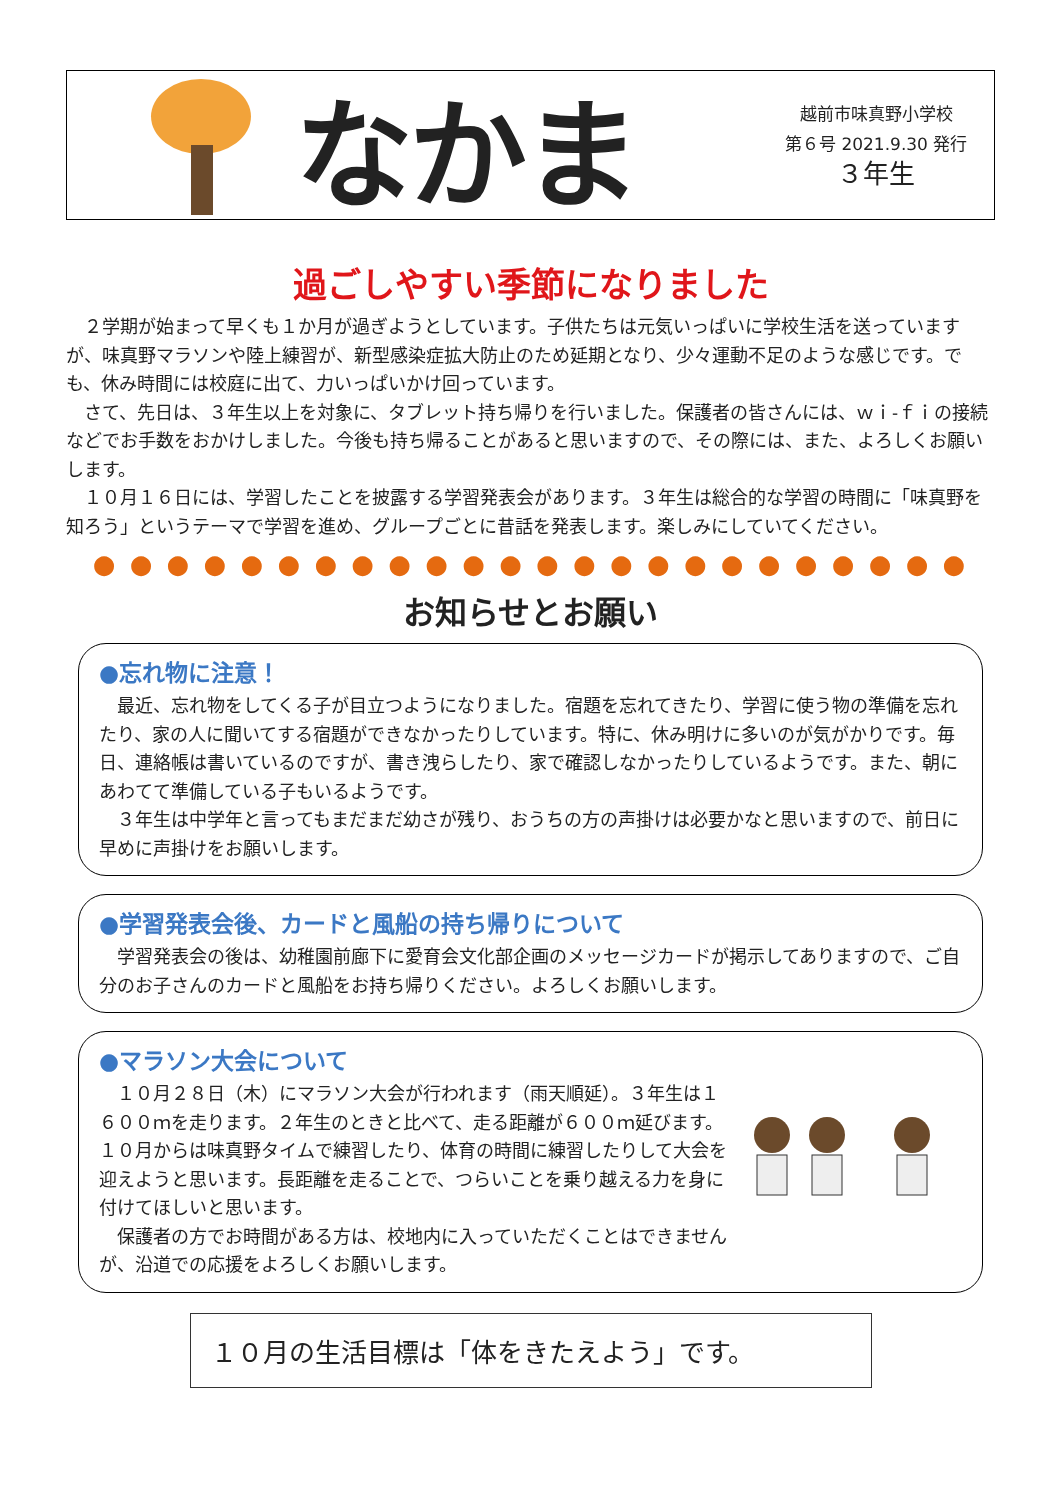なかま
越前市味真野小学校
第６号 2021.9.30 発行
３年生
過ごしやすい季節になりました
　２学期が始まって早くも１か月が過ぎようとしています。子供たちは元気いっぱいに学校生活を送っていますが、味真野マラソンや陸上練習が、新型感染症拡大防止のため延期となり、少々運動不足のような感じです。でも、休み時間には校庭に出て、力いっぱいかけ回っています。
　さて、先日は、３年生以上を対象に、タブレット持ち帰りを行いました。保護者の皆さんには、ｗｉ-ｆｉの接続などでお手数をおかけしました。今後も持ち帰ることがあると思いますので、その際には、また、よろしくお願いします。
　１０月１６日には、学習したことを披露する学習発表会があります。３年生は総合的な学習の時間に「味真野を知ろう」というテーマで学習を進め、グループごとに昔話を発表します。楽しみにしていてください。
● ● ● ● ● ● ● ● ● ● ● ● ● ● ● ● ● ● ● ● ● ● ● ●
お知らせとお願い
●忘れ物に注意！
　最近、忘れ物をしてくる子が目立つようになりました。宿題を忘れてきたり、学習に使う物の準備を忘れたり、家の人に聞いてする宿題ができなかったりしています。特に、休み明けに多いのが気がかりです。毎日、連絡帳は書いているのですが、書き洩らしたり、家で確認しなかったりしているようです。また、朝にあわてて準備している子もいるようです。
　３年生は中学年と言ってもまだまだ幼さが残り、おうちの方の声掛けは必要かなと思いますので、前日に早めに声掛けをお願いします。
●学習発表会後、カードと風船の持ち帰りについて
　学習発表会の後は、幼稚園前廊下に愛育会文化部企画のメッセージカードが掲示してありますので、ご自分のお子さんのカードと風船をお持ち帰りください。よろしくお願いします。
●マラソン大会について
　１０月２８日（木）にマラソン大会が行われます（雨天順延）。３年生は１６００ｍを走ります。２年生のときと比べて、走る距離が６００ｍ延びます。１０月からは味真野タイムで練習したり、体育の時間に練習したりして大会を迎えようと思います。長距離を走ることで、つらいことを乗り越える力を身に付けてほしいと思います。
　保護者の方でお時間がある方は、校地内に入っていただくことはできませんが、沿道での応援をよろしくお願いします。
１０月の生活目標は「体をきたえよう」です。